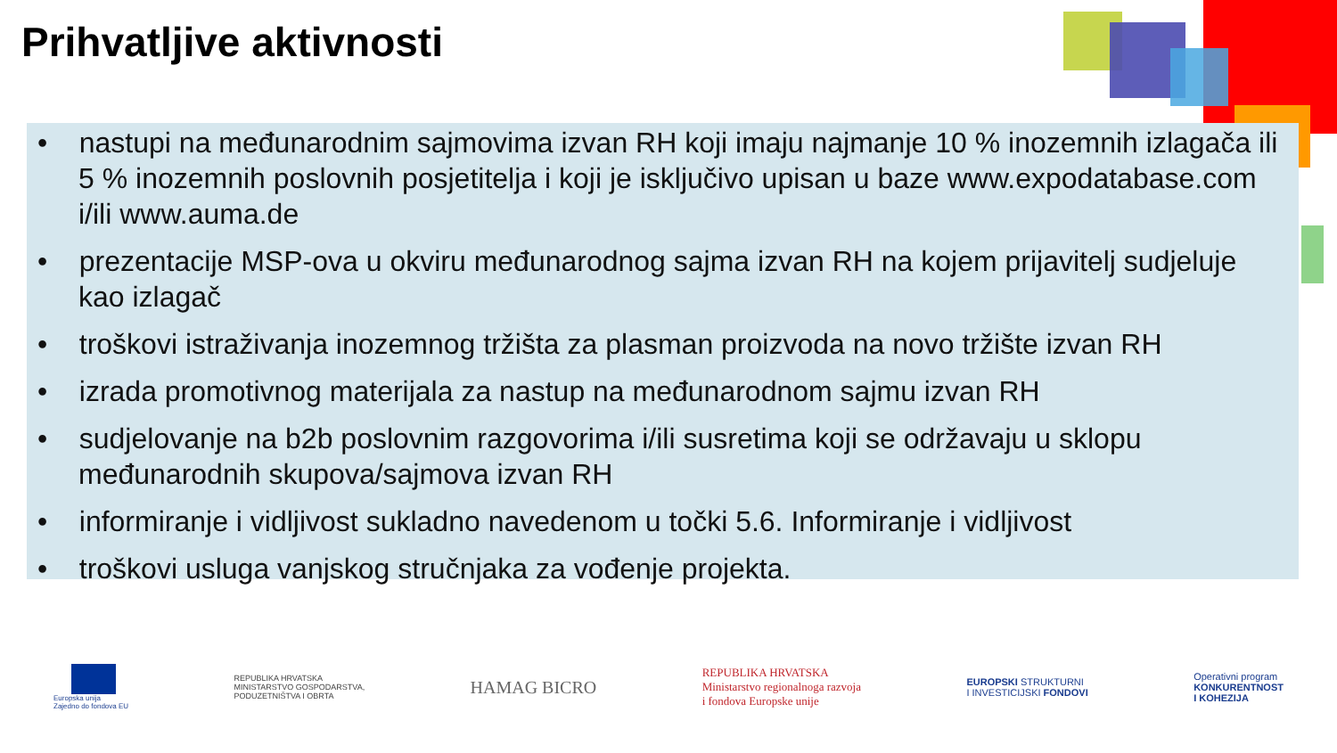Prihvatljive aktivnosti
• nastupi na međunarodnim sajmovima izvan RH koji imaju najmanje 10 % inozemnih izlagača ili 5 % inozemnih poslovnih posjetitelja i koji je isključivo upisan u baze www.expodatabase.com i/ili www.auma.de
• prezentacije MSP-ova u okviru međunarodnog sajma izvan RH na kojem prijavitelj sudjeluje kao izlagač
• troškovi istraživanja inozemnog tržišta za plasman proizvoda na novo tržište izvan RH
• izrada promotivnog materijala za nastup na međunarodnom sajmu izvan RH
• sudjelovanje na b2b poslovnim razgovorima i/ili susretima koji se održavaju u sklopu međunarodnih skupova/sajmova izvan RH
• informiranje i vidljivost sukladno navedenom u točki 5.6. Informiranje i vidljivost
• troškovi usluga vanjskog stručnjaka za vođenje projekta.
Europska unija
Zajedno do fondova EU
REPUBLIKA HRVATSKA
MINISTARSTVO GOSPODARSTVA,
PODUZETNIŠTVA I OBRTA
HAMAG BICRO
REPUBLIKA HRVATSKA
Ministarstvo regionalnoga razvoja
i fondova Europske unije
EUROPSKI STRUKTURNI
I INVESTICIJSKI FONDOVI
Operativni program
KONKURENTNOST
I KOHEZIJA